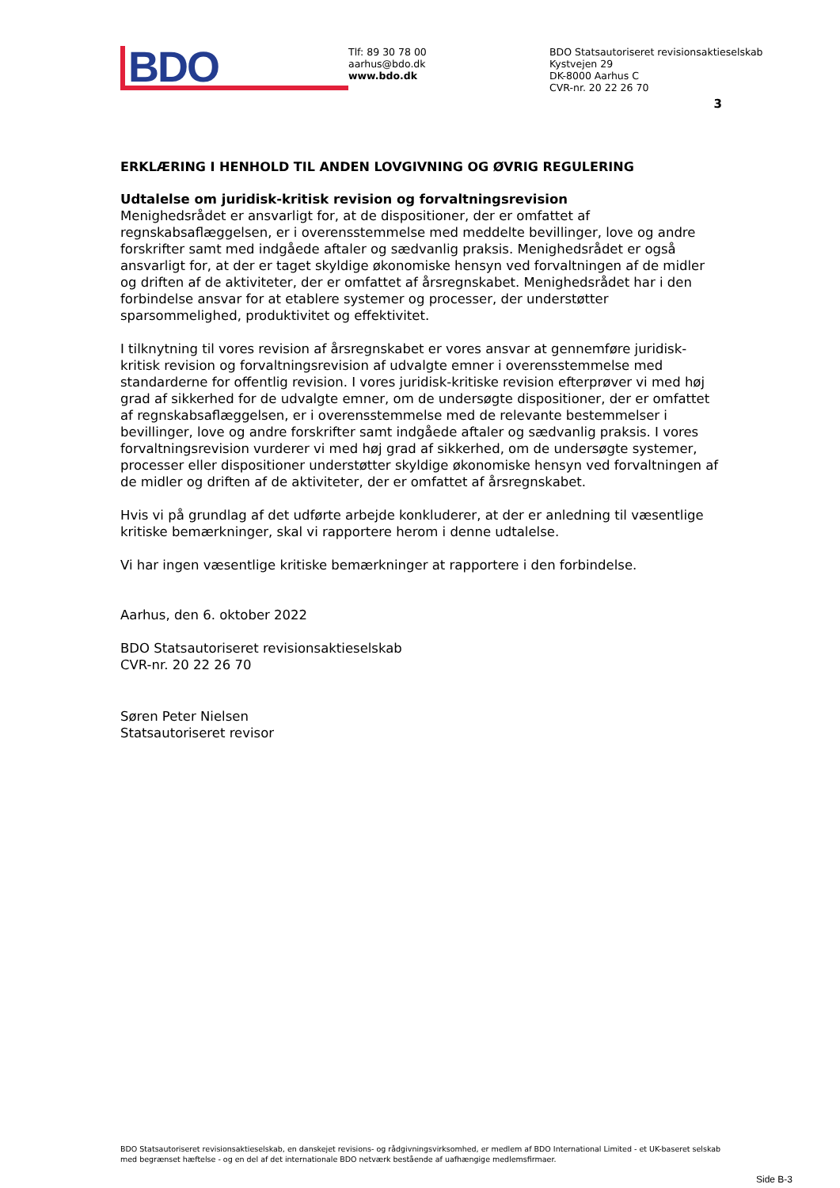BDO
Tlf: 89 30 78 00
aarhus@bdo.dk
www.bdo.dk
BDO Statsautoriseret revisionsaktieselskab
Kystvejen 29
DK-8000 Aarhus C
CVR-nr. 20 22 26 70
3
ERKLÆRING I HENHOLD TIL ANDEN LOVGIVNING OG ØVRIG REGULERING
Udtalelse om juridisk-kritisk revision og forvaltningsrevision
Menighedsrådet er ansvarligt for, at de dispositioner, der er omfattet af regnskabsaflæggelsen, er i overensstemmelse med meddelte bevillinger, love og andre forskrifter samt med indgåede aftaler og sædvanlig praksis. Menighedsrådet er også ansvarligt for, at der er taget skyldige økonomiske hensyn ved forvaltningen af de midler og driften af de aktiviteter, der er omfattet af årsregnskabet. Menighedsrådet har i den forbindelse ansvar for at etablere systemer og processer, der understøtter sparsommelighed, produktivitet og effektivitet.
I tilknytning til vores revision af årsregnskabet er vores ansvar at gennemføre juridisk-kritisk revision og forvaltningsrevision af udvalgte emner i overensstemmelse med standarderne for offentlig revision. I vores juridisk-kritiske revision efterprøver vi med høj grad af sikkerhed for de udvalgte emner, om de undersøgte dispositioner, der er omfattet af regnskabsaflæggelsen, er i overensstemmelse med de relevante bestemmelser i bevillinger, love og andre forskrifter samt indgåede aftaler og sædvanlig praksis. I vores forvaltningsrevision vurderer vi med høj grad af sikkerhed, om de undersøgte systemer, processer eller dispositioner understøtter skyldige økonomiske hensyn ved forvaltningen af de midler og driften af de aktiviteter, der er omfattet af årsregnskabet.
Hvis vi på grundlag af det udførte arbejde konkluderer, at der er anledning til væsentlige kritiske bemærkninger, skal vi rapportere herom i denne udtalelse.
Vi har ingen væsentlige kritiske bemærkninger at rapportere i den forbindelse.
Aarhus, den 6. oktober 2022
BDO Statsautoriseret revisionsaktieselskab
CVR-nr. 20 22 26 70
Søren Peter Nielsen
Statsautoriseret revisor
BDO Statsautoriseret revisionsaktieselskab, en danskejet revisions- og rådgivningsvirksomhed, er medlem af BDO International Limited - et UK-baseret selskab med begrænset hæftelse - og en del af det internationale BDO netværk bestående af uafhængige medlemsfirmaer.
Side B-3